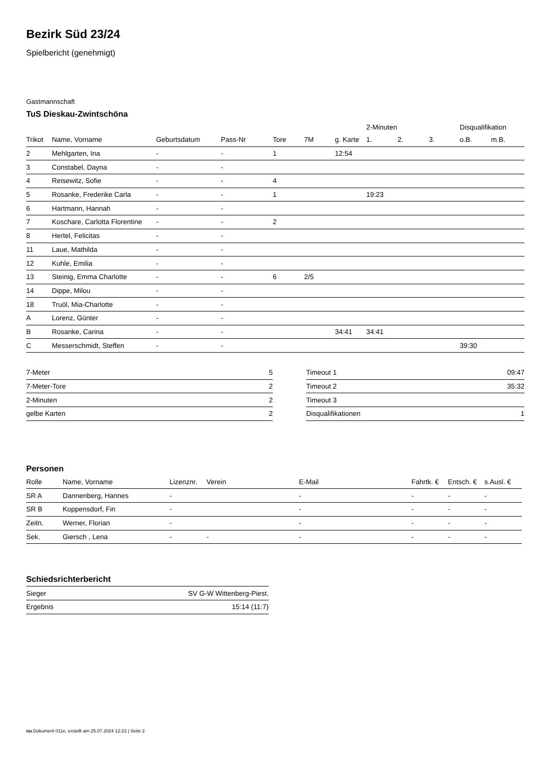Bezirk Süd 23/24
Spielbericht (genehmigt)
Gastmannschaft
TuS Dieskau-Zwintschöna
| | | | | | | | 2-Minuten | | | Disqualifikation | |
| --- | --- | --- | --- | --- | --- | --- | --- | --- | --- | --- | --- |
| Trikot | Name, Vorname | Geburtsdatum | Pass-Nr | Tore | 7M | g. Karte | 1. | 2. | 3. | o.B. | m.B. |
| 2 | Mehlgarten, Ina | - | - | 1 | | 12:54 | | | | | |
| 3 | Constabel, Dayna | - | - | | | | | | | | |
| 4 | Reisewitz, Sofie | - | - | 4 | | | | | | | |
| 5 | Rosanke, Frederike Carla | - | - | 1 | | | 19:23 | | | | |
| 6 | Hartmann, Hannah | - | - | | | | | | | | |
| 7 | Koschare, Carlotta Florentine | - | - | 2 | | | | | | | |
| 8 | Hertel, Felicitas | - | - | | | | | | | | |
| 11 | Laue, Mathilda | - | - | | | | | | | | |
| 12 | Kuhle, Emilia | - | - | | | | | | | | |
| 13 | Steinig, Emma Charlotte | - | - | 6 | 2/5 | | | | | | |
| 14 | Dippe, Milou | - | - | | | | | | | | |
| 18 | Truöl, Mia-Charlotte | - | - | | | | | | | | |
| A | Lorenz, Günter | - | - | | | | | | | | |
| B | Rosanke, Carina | - | - | | | 34:41 | 34:41 | | | | |
| C | Messerschmidt, Steffen | - | - | | | | | | | 39:30 | |
| 7-Meter | 5 |
| 7-Meter-Tore | 2 |
| 2-Minuten | 2 |
| gelbe Karten | 2 |
| Timeout 1 | 09:47 |
| Timeout 2 | 35:32 |
| Timeout 3 | |
| Disqualifikationen | 1 |
Personen
| Rolle | Name, Vorname | Lizenznr. | Verein | E-Mail | Fahrtk. € | Entsch. € | s.Ausl. € |
| --- | --- | --- | --- | --- | --- | --- | --- |
| SR A | Dannenberg, Hannes | - | | - | - | - | - |
| SR B | Koppensdorf, Fin | - | | - | - | - | - |
| Zeitn. | Werner, Florian | - | | - | - | - | - |
| Sek. | Giersch , Lena | - | - | - | - | - | - |
Schiedsrichterbericht
| Sieger | SV G-W Wittenberg-Piest. |
| Ergebnis | 15:14 (11:7) |
nu.Dokument 011e, erstellt am 25.07.2024 12:23 | Seite 2